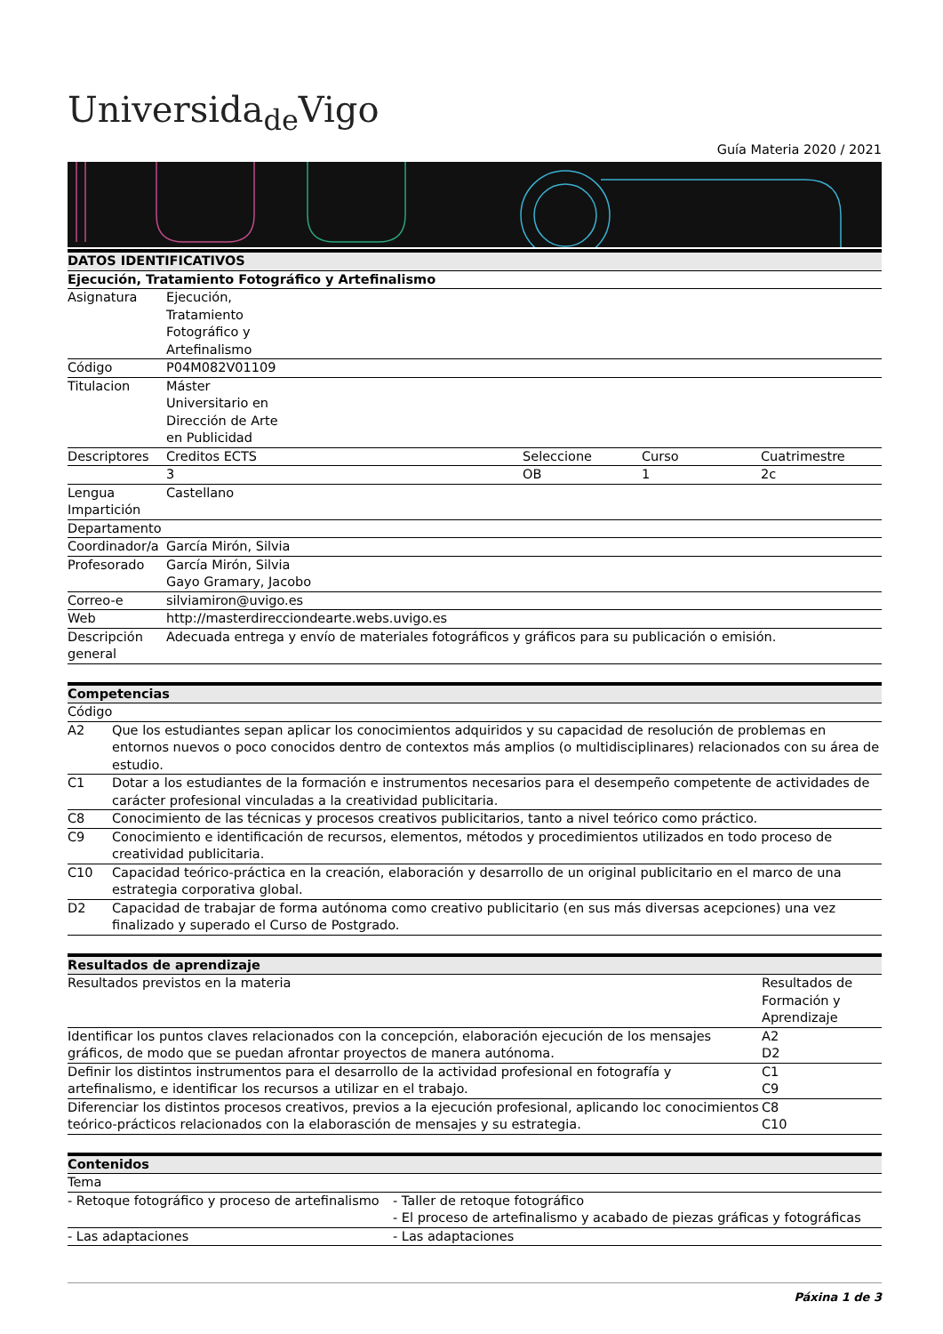Universida<sub>de</sub>Vigo
Guía Materia 2020 / 2021
| DATOS IDENTIFICATIVOS | | | | |
| --- | --- | --- | --- | --- |
| Ejecución, Tratamiento Fotográfico y Artefinalismo | | | | |
| Asignatura | Ejecución, Tratamiento Fotográfico y Artefinalismo | | | |
| Código | P04M082V01109 | | | |
| Titulacion | Máster Universitario en Dirección de Arte en Publicidad | | | |
| Descriptores | Creditos ECTS | Seleccione | Curso | Cuatrimestre |
| | 3 | OB | 1 | 2c |
| Lengua Impartición | Castellano | | | |
| Departamento | | | | |
| Coordinador/a | García Mirón, Silvia | | | |
| Profesorado | García Mirón, Silvia Gayo Gramary, Jacobo | | | |
| Correo-e | silviamiron@uvigo.es | | | |
| Web | http://masterdirecciondearte.webs.uvigo.es | | | |
| Descripción general | Adecuada entrega y envío de materiales fotográficos y gráficos para su publicación o emisión. | | | |
| Competencias | |
| --- | --- |
| Código | |
| A2 | Que los estudiantes sepan aplicar los conocimientos adquiridos y su capacidad de resolución de problemas en entornos nuevos o poco conocidos dentro de contextos más amplios (o multidisciplinares) relacionados con su área de estudio. |
| C1 | Dotar a los estudiantes de la formación e instrumentos necesarios para el desempeño competente de actividades de carácter profesional vinculadas a la creatividad publicitaria. |
| C8 | Conocimiento de las técnicas y procesos creativos publicitarios, tanto a nivel teórico como práctico. |
| C9 | Conocimiento e identificación de recursos, elementos, métodos y procedimientos utilizados en todo proceso de creatividad publicitaria. |
| C10 | Capacidad teórico-práctica en la creación, elaboración y desarrollo de un original publicitario en el marco de una estrategia corporativa global. |
| D2 | Capacidad de trabajar de forma autónoma como creativo publicitario (en sus más diversas acepciones) una vez finalizado y superado el Curso de Postgrado. |
| Resultados de aprendizaje | |
| --- | --- |
| Resultados previstos en la materia | Resultados de Formación y Aprendizaje |
| Identificar los puntos claves relacionados con la concepción, elaboración ejecución de los mensajes gráficos, de modo que se puedan afrontar proyectos de manera autónoma. | A2 D2 |
| Definir los distintos instrumentos para el desarrollo de la actividad profesional en fotografía y artefinalismo, e identificar los recursos a utilizar en el trabajo. | C1 C9 |
| Diferenciar los distintos procesos creativos, previos a la ejecución profesional, aplicando loc conocimientos teórico-prácticos relacionados con la elaborasción de mensajes y su estrategia. | C8 C10 |
| Contenidos | |
| --- | --- |
| Tema | |
| - Retoque fotográfico y proceso de artefinalismo | - Taller de retoque fotográfico - El proceso de artefinalismo y acabado de piezas gráficas y fotográficas |
| - Las adaptaciones | - Las adaptaciones |
Páxina 1 de 3